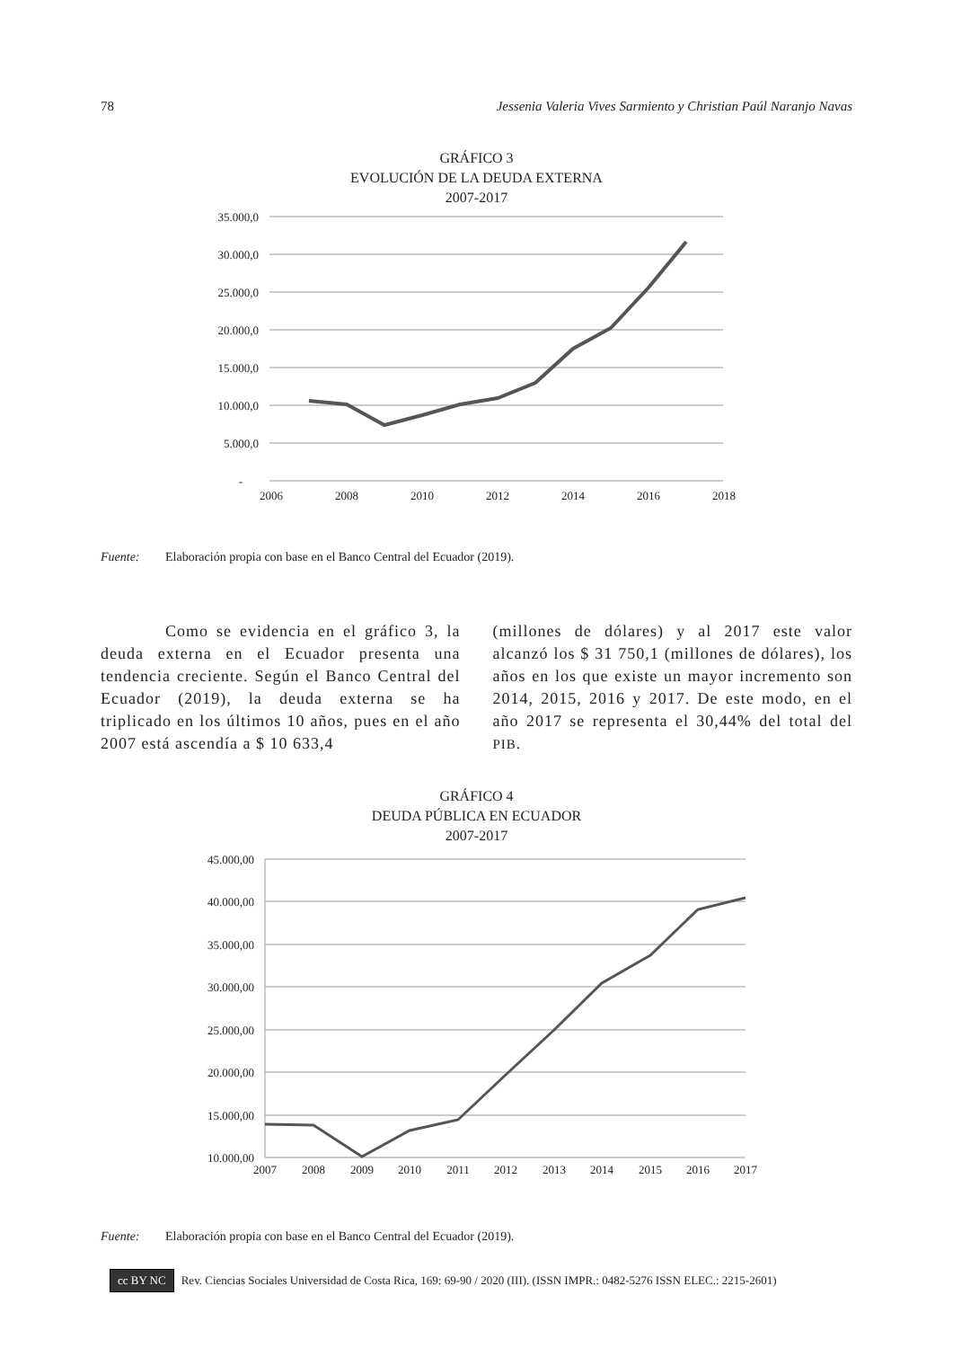78 Jessenia Valeria Vives Sarmiento y Christian Paúl Naranjo Navas
GRÁFICO 3
EVOLUCIÓN DE LA DEUDA EXTERNA
2007-2017
35.000,0
30.000,0
25.000,0
20.000,0
15.000,0
10.000,0
5.000,0
-
2006
2008
2010
2012
2014
2016
2018
Fuente: Elaboración propia con base en el Banco Central del Ecuador (2019).
Como se evidencia en el gráfico 3, la deuda externa en el Ecuador presenta una tendencia creciente. Según el Banco Central del Ecuador (2019), la deuda externa se ha triplicado en los últimos 10 años, pues en el año 2007 está ascendía a $ 10 633,4
(millones de dólares) y al 2017 este valor alcanzó los $ 31 750,1 (millones de dólares), los años en los que existe un mayor incremento son 2014, 2015, 2016 y 2017. De este modo, en el año 2017 se representa el 30,44% del total del PIB.
GRÁFICO 4
DEUDA PÚBLICA EN ECUADOR
2007-2017
45.000,00
40.000,00
35.000,00
30.000,00
25.000,00
20.000,00
15.000,00
10.000,00
2007
2008
2009
2010
2011
2012
2013
2014
2015
2016
2017
Fuente: Elaboración propia con base en el Banco Central del Ecuador (2019).
cc BY NC Rev. Ciencias Sociales Universidad de Costa Rica, 169: 69-90 / 2020 (III). (ISSN IMPR.: 0482-5276 ISSN ELEC.: 2215-2601)